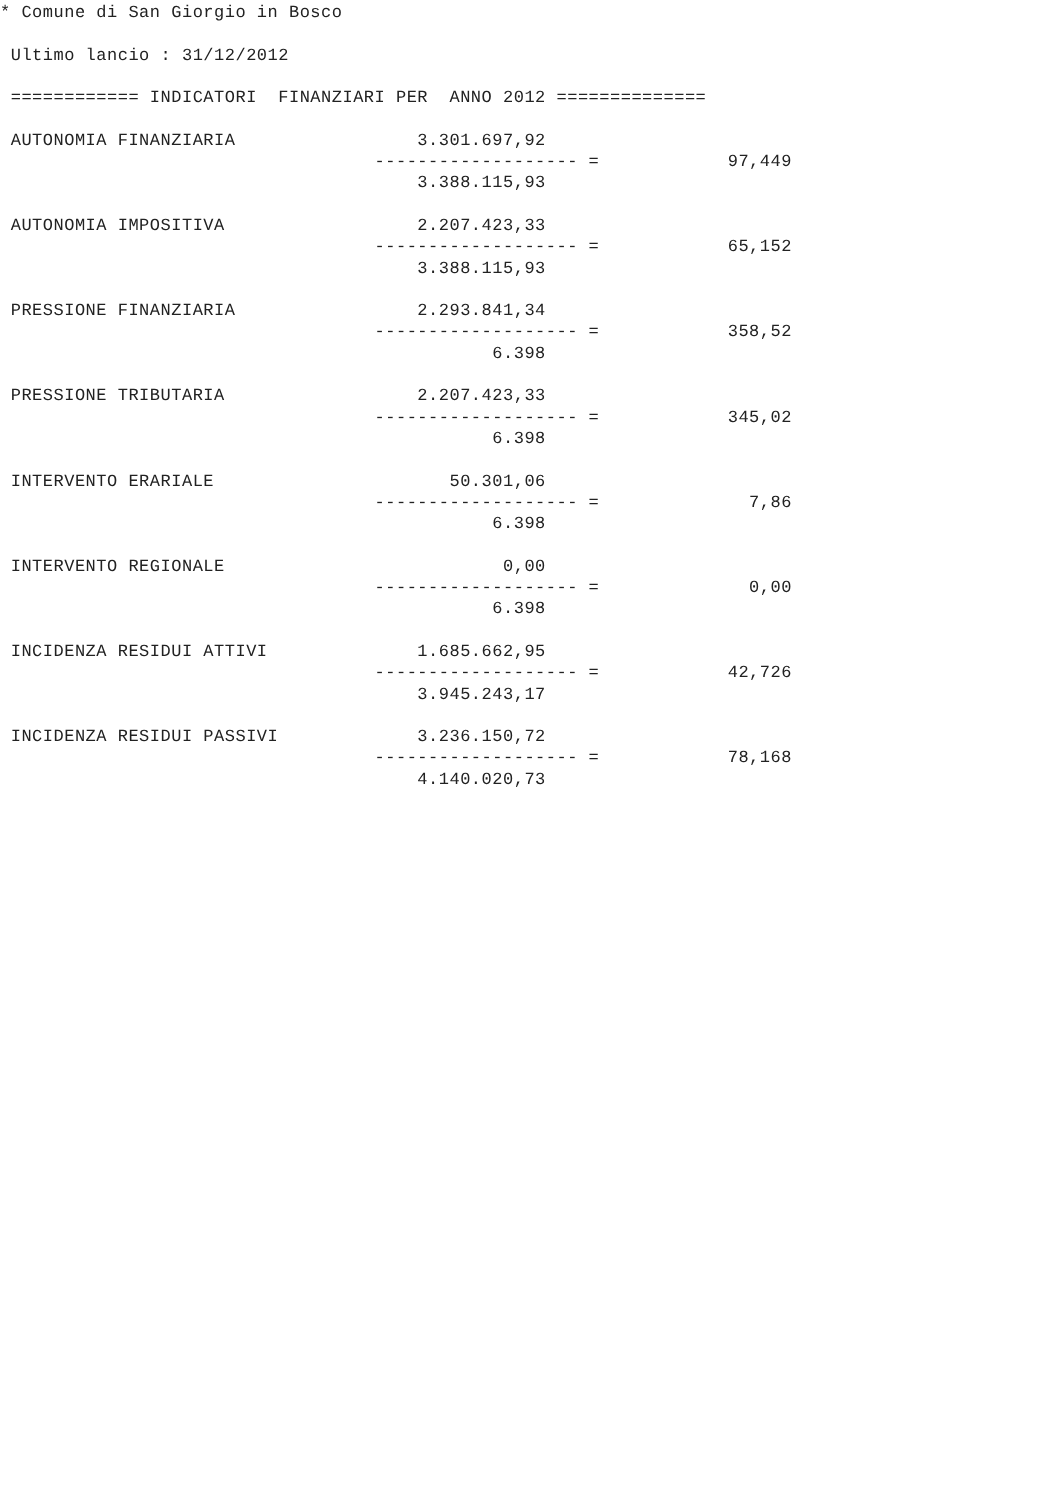* Comune di San Giorgio in Bosco

 Ultimo lancio : 31/12/2012

 ============ INDICATORI  FINANZIARI PER  ANNO 2012 ==============

 AUTONOMIA FINANZIARIA                 3.301.697,92
                                   ------------------- =            97,449
                                       3.388.115,93

 AUTONOMIA IMPOSITIVA                  2.207.423,33
                                   ------------------- =            65,152
                                       3.388.115,93

 PRESSIONE FINANZIARIA                 2.293.841,34
                                   ------------------- =            358,52
                                              6.398

 PRESSIONE TRIBUTARIA                  2.207.423,33
                                   ------------------- =            345,02
                                              6.398

 INTERVENTO ERARIALE                      50.301,06
                                   ------------------- =              7,86
                                              6.398

 INTERVENTO REGIONALE                          0,00
                                   ------------------- =              0,00
                                              6.398

 INCIDENZA RESIDUI ATTIVI              1.685.662,95
                                   ------------------- =            42,726
                                       3.945.243,17

 INCIDENZA RESIDUI PASSIVI             3.236.150,72
                                   ------------------- =            78,168
                                       4.140.020,73